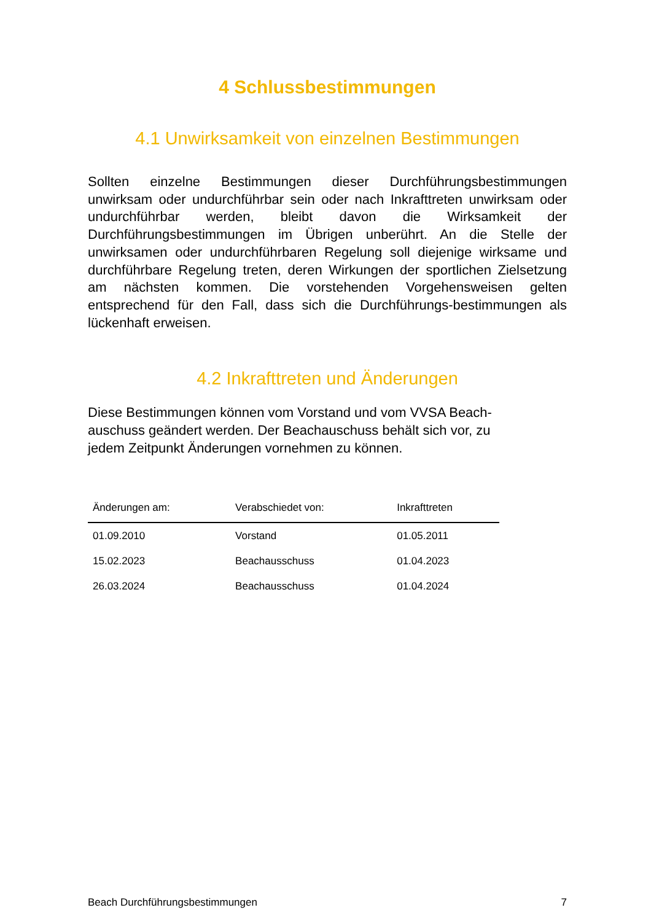4 Schlussbestimmungen
4.1 Unwirksamkeit von einzelnen Bestimmungen
Sollten einzelne Bestimmungen dieser Durchführungsbestimmungen unwirksam oder undurchführbar sein oder nach Inkrafttreten unwirksam oder undurchführbar werden, bleibt davon die Wirksamkeit der Durchführungsbestimmungen im Übrigen unberührt. An die Stelle der unwirksamen oder undurchführbaren Regelung soll diejenige wirksame und durchführbare Regelung treten, deren Wirkungen der sportlichen Zielsetzung am nächsten kommen. Die vorstehenden Vorgehensweisen gelten entsprechend für den Fall, dass sich die Durchführungs-bestimmungen als lückenhaft erweisen.
4.2 Inkrafttreten und Änderungen
Diese Bestimmungen können vom Vorstand und vom VVSA Beach-auschuss geändert werden. Der Beachauschuss behält sich vor, zu jedem Zeitpunkt Änderungen vornehmen zu können.
| Änderungen am: | Verabschiedet von: | Inkrafttreten |
| --- | --- | --- |
| 01.09.2010 | Vorstand | 01.05.2011 |
| 15.02.2023 | Beachausschuss | 01.04.2023 |
| 26.03.2024 | Beachausschuss | 01.04.2024 |
Beach Durchführungsbestimmungen 7